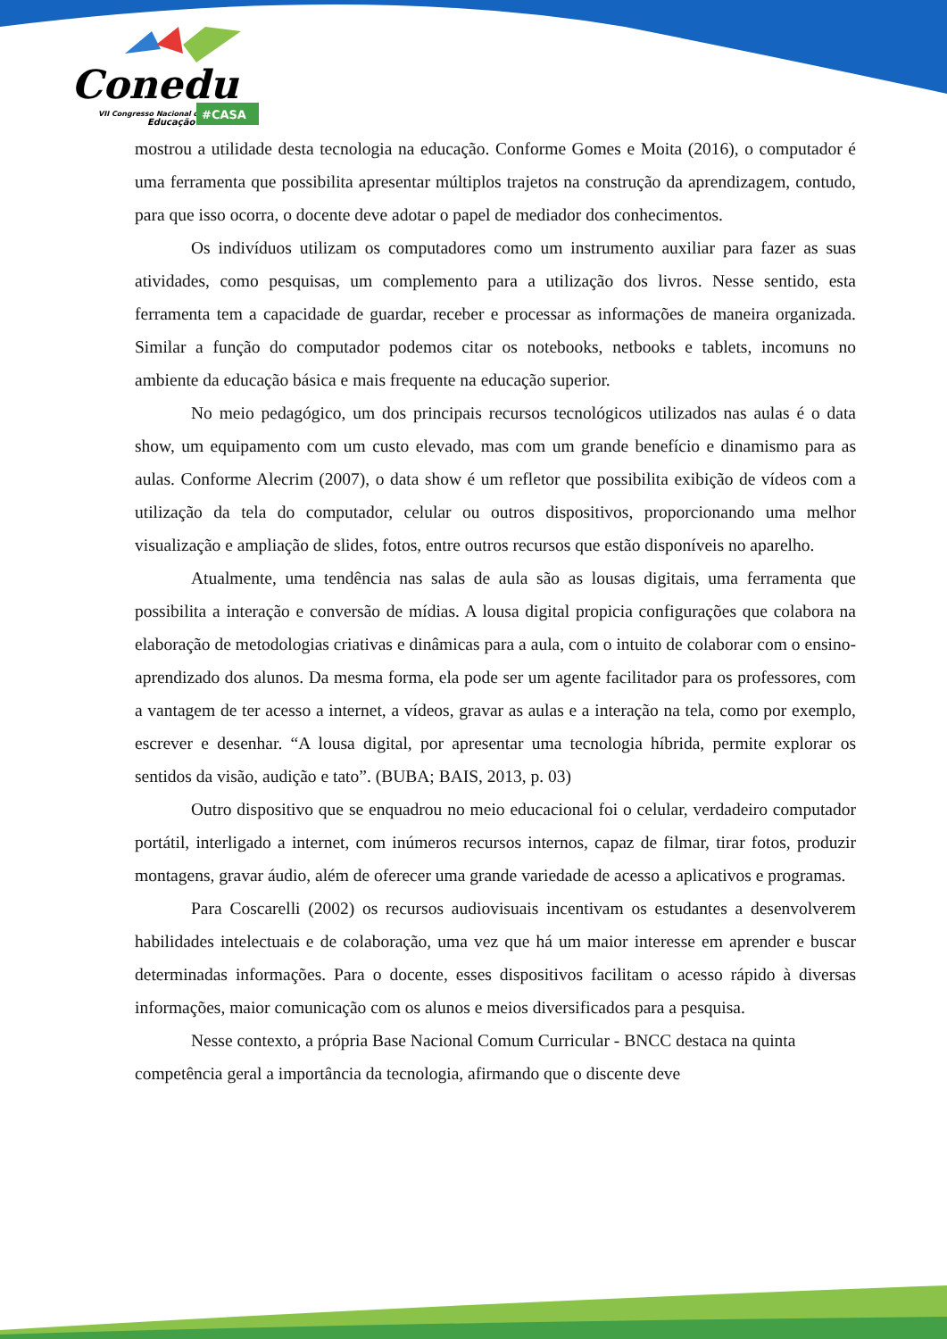Conedu
VII Congresso Nacional de
Educação
#CASA
mostrou a utilidade desta tecnologia na educação. Conforme Gomes e Moita (2016), o computador é uma ferramenta que possibilita apresentar múltiplos trajetos na construção da aprendizagem, contudo, para que isso ocorra, o docente deve adotar o papel de mediador dos conhecimentos.
Os indivíduos utilizam os computadores como um instrumento auxiliar para fazer as suas atividades, como pesquisas, um complemento para a utilização dos livros. Nesse sentido, esta ferramenta tem a capacidade de guardar, receber e processar as informações de maneira organizada. Similar a função do computador podemos citar os notebooks, netbooks e tablets, incomuns no ambiente da educação básica e mais frequente na educação superior.
No meio pedagógico, um dos principais recursos tecnológicos utilizados nas aulas é o data show, um equipamento com um custo elevado, mas com um grande benefício e dinamismo para as aulas. Conforme Alecrim (2007), o data show é um refletor que possibilita exibição de vídeos com a utilização da tela do computador, celular ou outros dispositivos, proporcionando uma melhor visualização e ampliação de slides, fotos, entre outros recursos que estão disponíveis no aparelho.
Atualmente, uma tendência nas salas de aula são as lousas digitais, uma ferramenta que possibilita a interação e conversão de mídias. A lousa digital propicia configurações que colabora na elaboração de metodologias criativas e dinâmicas para a aula, com o intuito de colaborar com o ensino-aprendizado dos alunos. Da mesma forma, ela pode ser um agente facilitador para os professores, com a vantagem de ter acesso a internet, a vídeos, gravar as aulas e a interação na tela, como por exemplo, escrever e desenhar. “A lousa digital, por apresentar uma tecnologia híbrida, permite explorar os sentidos da visão, audição e tato”. (BUBA; BAIS, 2013, p. 03)
Outro dispositivo que se enquadrou no meio educacional foi o celular, verdadeiro computador portátil, interligado a internet, com inúmeros recursos internos, capaz de filmar, tirar fotos, produzir montagens, gravar áudio, além de oferecer uma grande variedade de acesso a aplicativos e programas.
Para Coscarelli (2002) os recursos audiovisuais incentivam os estudantes a desenvolverem habilidades intelectuais e de colaboração, uma vez que há um maior interesse em aprender e buscar determinadas informações. Para o docente, esses dispositivos facilitam o acesso rápido à diversas informações, maior comunicação com os alunos e meios diversificados para a pesquisa.
Nesse contexto, a própria Base Nacional Comum Curricular - BNCC destaca na quinta competência geral a importância da tecnologia, afirmando que o discente deve